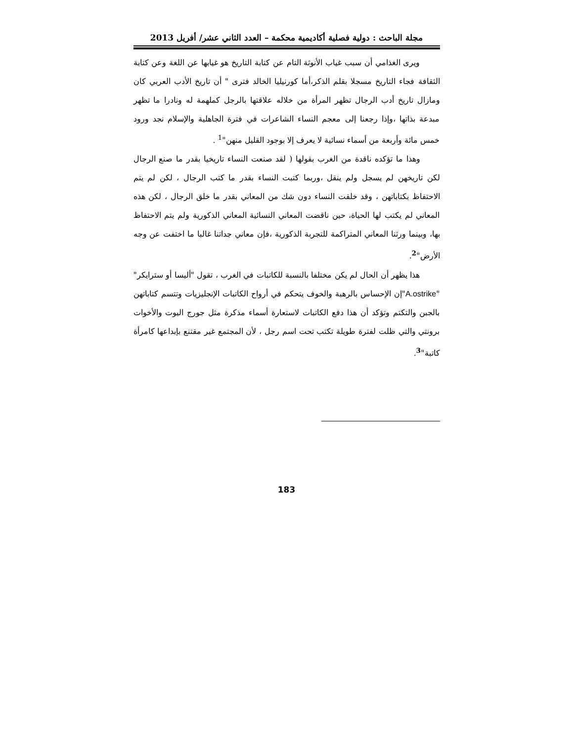مجلة الباحث : دولية فصلية أكاديمية محكمة – العدد الثاني عشر/ أفريل 2013
ويرى الغذامي أن سبب غياب الأنوثة التام عن كتابة التاريخ هو غيابها عن اللغة وعن كتابة الثقافة فجاء التاريخ مسجلا بقلم الذكر،أما كورنيليا الخالد فترى " أن تاريخ الأدب العربي كان ومازال تاريخ أدب الرجال تظهر المرأة من خلاله علاقتها بالرجل كملهمة له ونادرا ما تظهر مبدعة بذاتها ،وإذا رجعنا إلى معجم النساء الشاعرات في فترة الجاهلية والإسلام نجد ورود خمس مائة وأربعة من أسماء نسائية لا يعرف إلا بوجود القليل منهن"<sup>1</sup> .
وهذا ما تؤكده ناقدة من الغرب بقولها ( لقد صنعت النساء تاريخيا بقدر ما صنع الرجال لكن تاريخهن لم يسجل ولم ينقل ،وربما كتبت النساء بقدر ما كتب الرجال ، لكن لم يتم الاحتفاظ بكتاباتهن ، وقد خلقت النساء دون شك من المعاني بقدر ما خلق الرجال ، لكن هذه المعاني لم يكتب لها الحياة، حين ناقضت المعاني النسائية المعاني الذكورية ولم يتم الاحتفاظ بها، وبينما ورثنا المعاني المتراكمة للتجربة الذكورية ،فإن معاني جداتنا غالبا ما اختفت عن وجه الأرض"<sup>2</sup>.
هذا يظهر أن الحال لم يكن مختلفا بالنسبة للكاتبات في الغرب ، تقول "أليسا أو سترايكر" "A.ostrike"إن الإحساس بالرهبة والخوف يتحكم في أرواح الكاتبات الإنجليزيات وتتسم كتاباتهن بالجبن والتكتم وتؤكد أن هذا دفع الكاتبات لاستعارة أسماء مذكرة مثل جورج اليوت والأخوات برونتي والتي ظلت لفترة طويلة تكتب تحت اسم رجل ، لأن المجتمع غير مقتنع بإبداعها كامرأة كاتبة"<sup>3</sup>.
183